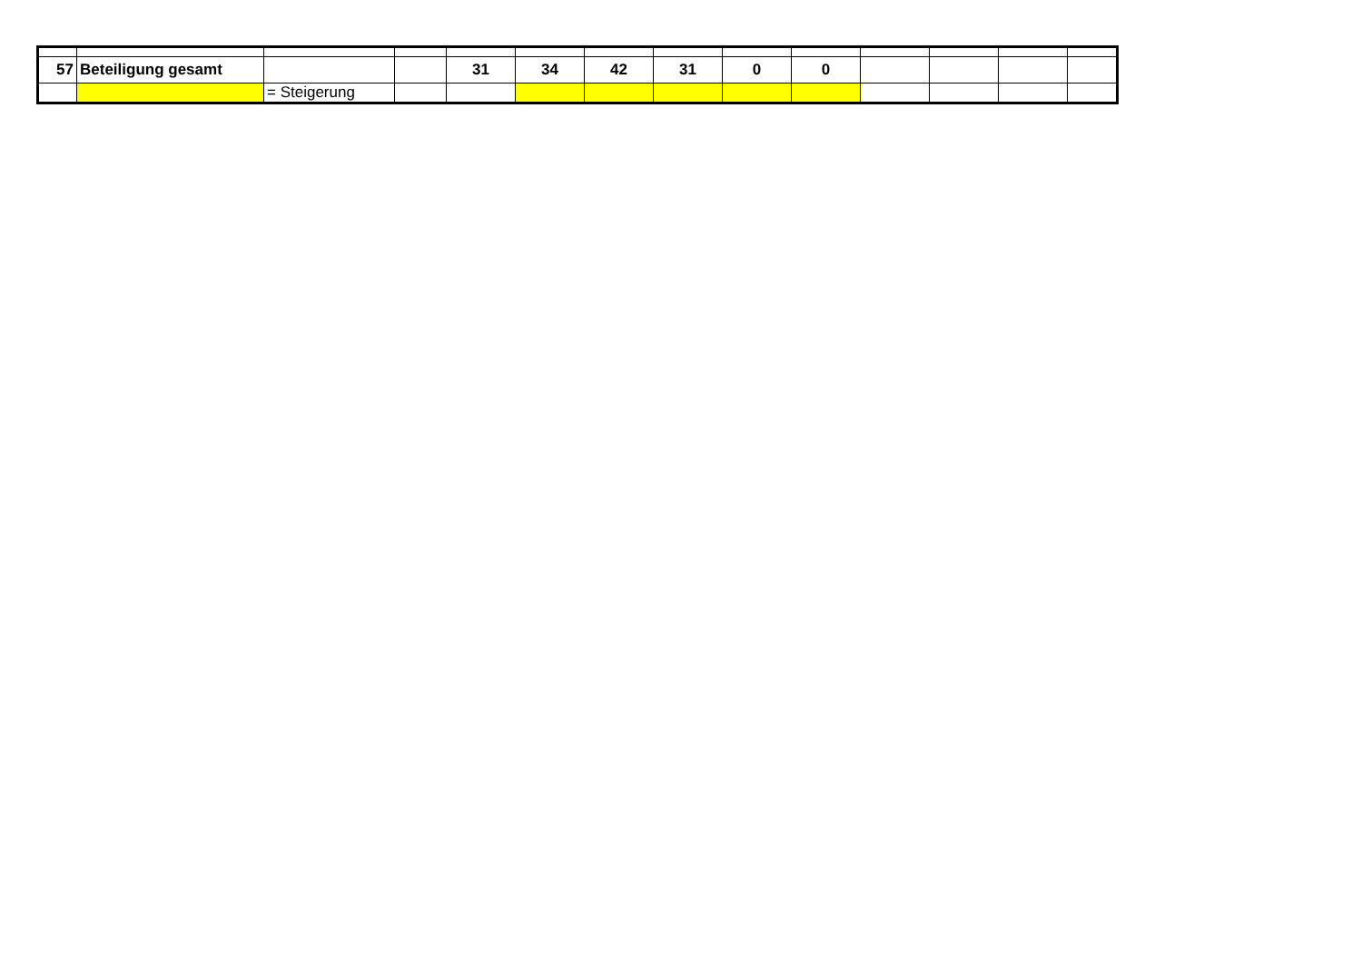| 57 | Beteiligung gesamt | | | 31 | 34 | 42 | 31 | 0 | 0 | | | | |
| | | = Steigerung | | | | | | | | | | | |